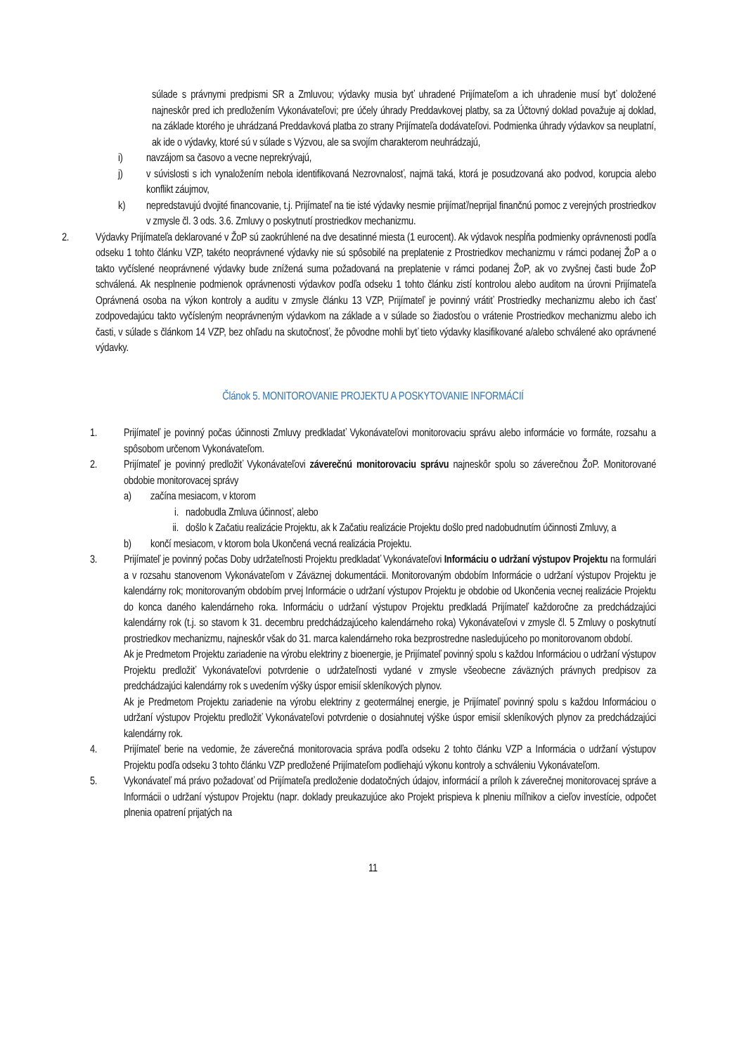súlade s právnymi predpismi SR a Zmluvou; výdavky musia byť uhradené Prijímateľom a ich uhradenie musí byť doložené najneskôr pred ich predložením Vykonávateľovi; pre účely úhrady Preddavkovej platby, sa za Účtovný doklad považuje aj doklad, na základe ktorého je uhrádzaná Preddavková platba zo strany Prijímateľa dodávateľovi. Podmienka úhrady výdavkov sa neuplatní, ak ide o výdavky, ktoré sú v súlade s Výzvou, ale sa svojím charakterom neuhrádzajú,
i) navzájom sa časovo a vecne neprekrývajú,
j) v súvislosti s ich vynaložením nebola identifikovaná Nezrovnalosť, najmä taká, ktorá je posudzovaná ako podvod, korupcia alebo konflikt záujmov,
k) nepredstavujú dvojité financovanie, t.j. Prijímateľ na tie isté výdavky nesmie prijímať/neprijal finančnú pomoc z verejných prostriedkov v zmysle čl. 3 ods. 3.6. Zmluvy o poskytnutí prostriedkov mechanizmu.
2. Výdavky Prijímateľa deklarované v ŽoP sú zaokrúhlené na dve desatinné miesta (1 eurocent). Ak výdavok nespĺňa podmienky oprávnenosti podľa odseku 1 tohto článku VZP, takéto neoprávnené výdavky nie sú spôsobilé na preplatenie z Prostriedkov mechanizmu v rámci podanej ŽoP a o takto vyčíslené neoprávnené výdavky bude znížená suma požadovaná na preplatenie v rámci podanej ŽoP, ak vo zvyšnej časti bude ŽoP schválená. Ak nesplnenie podmienok oprávnenosti výdavkov podľa odseku 1 tohto článku zistí kontrolou alebo auditom na úrovni Prijímateľa Oprávnená osoba na výkon kontroly a auditu v zmysle článku 13 VZP, Prijímateľ je povinný vrátiť Prostriedky mechanizmu alebo ich časť zodpovedajúcu takto vyčísleným neoprávneným výdavkom na základe a v súlade so žiadosťou o vrátenie Prostriedkov mechanizmu alebo ich časti, v súlade s článkom 14 VZP, bez ohľadu na skutočnosť, že pôvodne mohli byť tieto výdavky klasifikované a/alebo schválené ako oprávnené výdavky.
Článok 5. MONITOROVANIE PROJEKTU A POSKYTOVANIE INFORMÁCIÍ
1. Prijímateľ je povinný počas účinnosti Zmluvy predkladať Vykonávateľovi monitorovaciu správu alebo informácie vo formáte, rozsahu a spôsobom určenom Vykonávateľom.
2. Prijímateľ je povinný predložiť Vykonávateľovi záverečnú monitorovaciu správu najneskôr spolu so záverečnou ŽoP. Monitorované obdobie monitorovacej správy
a) začína mesiacom, v ktorom
i. nadobudla Zmluva účinnosť, alebo
ii. došlo k Začatiu realizácie Projektu, ak k Začatiu realizácie Projektu došlo pred nadobudnutím účinnosti Zmluvy, a
b) končí mesiacom, v ktorom bola Ukončená vecná realizácia Projektu.
3. Prijímateľ je povinný počas Doby udržateľnosti Projektu predkladať Vykonávateľovi Informáciu o udržaní výstupov Projektu na formulári a v rozsahu stanovenom Vykonávateľom v Záväznej dokumentácii. Monitorovaným obdobím Informácie o udržaní výstupov Projektu je kalendárny rok; monitorovaným obdobím prvej Informácie o udržaní výstupov Projektu je obdobie od Ukončenia vecnej realizácie Projektu do konca daného kalendárneho roka. Informáciu o udržaní výstupov Projektu predkladá Prijímateľ každoročne za predchádzajúci kalendárny rok (t.j. so stavom k 31. decembru predchádzajúceho kalendárneho roka) Vykonávateľovi v zmysle čl. 5 Zmluvy o poskytnutí prostriedkov mechanizmu, najneskôr však do 31. marca kalendárneho roka bezprostredne nasledujúceho po monitorovanom období.
Ak je Predmetom Projektu zariadenie na výrobu elektriny z bioenergie, je Prijímateľ povinný spolu s každou Informáciou o udržaní výstupov Projektu predložiť Vykonávateľovi potvrdenie o udržateľnosti vydané v zmysle všeobecne záväzných právnych predpisov za predchádzajúci kalendárny rok s uvedením výšky úspor emisií skleníkových plynov.
Ak je Predmetom Projektu zariadenie na výrobu elektriny z geotermálnej energie, je Prijímateľ povinný spolu s každou Informáciou o udržaní výstupov Projektu predložiť Vykonávateľovi potvrdenie o dosiahnutej výške úspor emisií skleníkových plynov za predchádzajúci kalendárny rok.
4. Prijímateľ berie na vedomie, že záverečná monitorovacia správa podľa odseku 2 tohto článku VZP a Informácia o udržaní výstupov Projektu podľa odseku 3 tohto článku VZP predložené Prijímateľom podliehajú výkonu kontroly a schváleniu Vykonávateľom.
5. Vykonávateľ má právo požadovať od Prijímateľa predloženie dodatočných údajov, informácií a príloh k záverečnej monitorovacej správe a Informácii o udržaní výstupov Projektu (napr. doklady preukazujúce ako Projekt prispieva k plneniu míľnikov a cieľov investície, odpočet plnenia opatrení prijatých na
11